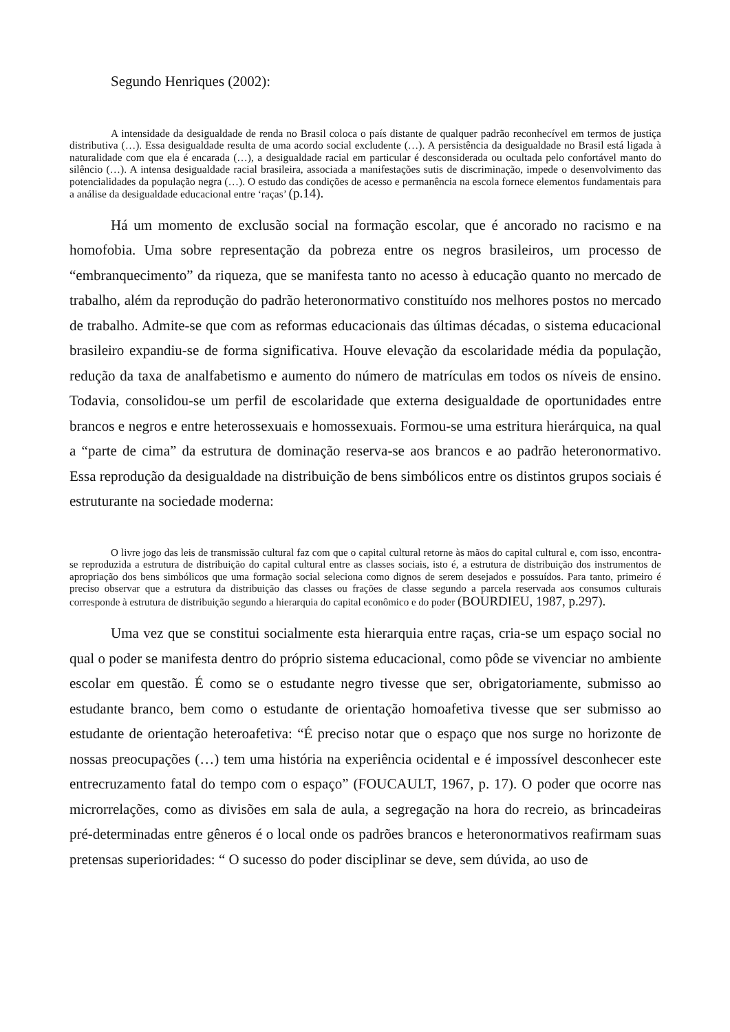Segundo Henriques (2002):
A intensidade da desigualdade de renda no Brasil coloca o país distante de qualquer padrão reconhecível em termos de justiça distributiva (…). Essa desigualdade resulta de uma acordo social excludente (…). A persistência da desigualdade no Brasil está ligada à naturalidade com que ela é encarada (…), a desigualdade racial em particular é desconsiderada ou ocultada pelo confortável manto do silêncio (…). A intensa desigualdade racial brasileira, associada a manifestações sutis de discriminação, impede o desenvolvimento das potencialidades da população negra (…). O estudo das condições de acesso e permanência na escola fornece elementos fundamentais para a análise da desigualdade educacional entre ‘raças’ (p.14).
Há um momento de exclusão social na formação escolar, que é ancorado no racismo e na homofobia. Uma sobre representação da pobreza entre os negros brasileiros, um processo de “embranquecimento” da riqueza, que se manifesta tanto no acesso à educação quanto no mercado de trabalho, além da reprodução do padrão heteronormativo constituído nos melhores postos no mercado de trabalho. Admite-se que com as reformas educacionais das últimas décadas, o sistema educacional brasileiro expandiu-se de forma significativa. Houve elevação da escolaridade média da população, redução da taxa de analfabetismo e aumento do número de matrículas em todos os níveis de ensino. Todavia, consolidou-se um perfil de escolaridade que externa desigualdade de oportunidades entre brancos e negros e entre heterossexuais e homossexuais. Formou-se uma estritura hierárquica, na qual a “parte de cima” da estrutura de dominação reserva-se aos brancos e ao padrão heteronormativo. Essa reprodução da desigualdade na distribuição de bens simbólicos entre os distintos grupos sociais é estruturante na sociedade moderna:
O livre jogo das leis de transmissão cultural faz com que o capital cultural retorne às mãos do capital cultural e, com isso, encontra-se reproduzida a estrutura de distribuição do capital cultural entre as classes sociais, isto é, a estrutura de distribuição dos instrumentos de apropriação dos bens simbólicos que uma formação social seleciona como dignos de serem desejados e possuídos. Para tanto, primeiro é preciso observar que a estrutura da distribuição das classes ou frações de classe segundo a parcela reservada aos consumos culturais corresponde à estrutura de distribuição segundo a hierarquia do capital econômico e do poder (BOURDIEU, 1987, p.297).
Uma vez que se constitui socialmente esta hierarquia entre raças, cria-se um espaço social no qual o poder se manifesta dentro do próprio sistema educacional, como pôde se vivenciar no ambiente escolar em questão. É como se o estudante negro tivesse que ser, obrigatoriamente, submisso ao estudante branco, bem como o estudante de orientação homoafetiva tivesse que ser submisso ao estudante de orientação heteroafetiva: “É preciso notar que o espaço que nos surge no horizonte de nossas preocupações (…) tem uma história na experiência ocidental e é impossível desconhecer este entrecruzamento fatal do tempo com o espaço” (FOUCAULT, 1967, p. 17). O poder que ocorre nas microrrelações, como as divisões em sala de aula, a segregação na hora do recreio, as brincadeiras pré-determinadas entre gêneros é o local onde os padrões brancos e heteronormativos reafirmam suas pretensas superioridades: “ O sucesso do poder disciplinar se deve, sem dúvida, ao uso de